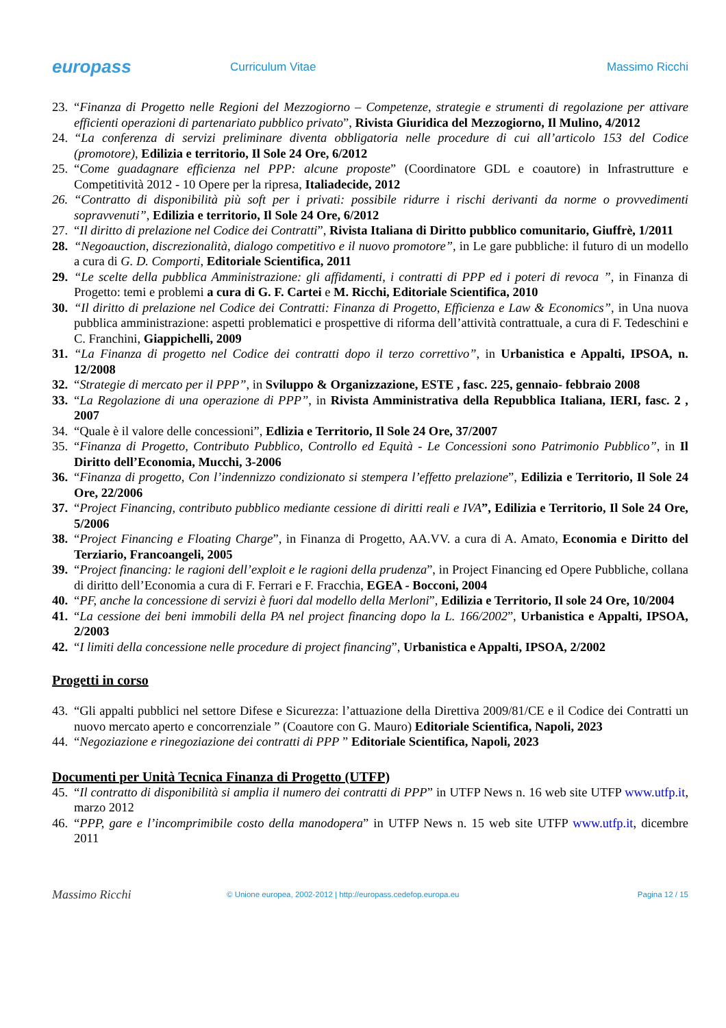europass
Curriculum Vitae Massimo Ricchi
23. “Finanza di Progetto nelle Regioni del Mezzogiorno – Competenze, strategie e strumenti di regolazione per attivare efficienti operazioni di partenariato pubblico privato”, Rivista Giuridica del Mezzogiorno, Il Mulino, 4/2012
24. “La conferenza di servizi preliminare diventa obbligatoria nelle procedure di cui all’articolo 153 del Codice (promotore), Edilizia e territorio, Il Sole 24 Ore, 6/2012
25. “Come guadagnare efficienza nel PPP: alcune proposte” (Coordinatore GDL e coautore) in Infrastrutture e Competitività 2012 - 10 Opere per la ripresa, Italiadecide, 2012
26. “Contratto di disponibilità più soft per i privati: possibile ridurre i rischi derivanti da norme o provvedimenti sopravvenuti”, Edilizia e territorio, Il Sole 24 Ore, 6/2012
27. “Il diritto di prelazione nel Codice dei Contratti”, Rivista Italiana di Diritto pubblico comunitario, Giuffrè, 1/2011
28. “Negoauction, discrezionalità, dialogo competitivo e il nuovo promotore”, in Le gare pubbliche: il futuro di un modello a cura di G. D. Comporti, Editoriale Scientifica, 2011
29. “Le scelte della pubblica Amministrazione: gli affidamenti, i contratti di PPP ed i poteri di revoca ”, in Finanza di Progetto: temi e problemi a cura di G. F. Cartei e M. Ricchi, Editoriale Scientifica, 2010
30. “Il diritto di prelazione nel Codice dei Contratti: Finanza di Progetto, Efficienza e Law & Economics”, in Una nuova pubblica amministrazione: aspetti problematici e prospettive di riforma dell’attività contrattuale, a cura di F. Tedeschini e C. Franchini, Giappichelli, 2009
31. “La Finanza di progetto nel Codice dei contratti dopo il terzo correttivo”, in Urbanistica e Appalti, IPSOA, n. 12/2008
32. “Strategie di mercato per il PPP”, in Sviluppo & Organizzazione, ESTE , fasc. 225, gennaio- febbraio 2008
33. “La Regolazione di una operazione di PPP”, in Rivista Amministrativa della Repubblica Italiana, IERI, fasc. 2 , 2007
34. “Quale è il valore delle concessioni”, Edlizia e Territorio, Il Sole 24 Ore, 37/2007
35. “Finanza di Progetto, Contributo Pubblico, Controllo ed Equità - Le Concessioni sono Patrimonio Pubblico”, in Il Diritto dell’Economia, Mucchi, 3-2006
36. “Finanza di progetto, Con l’indennizzo condizionato si stempera l’effetto prelazione”, Edilizia e Territorio, Il Sole 24 Ore, 22/2006
37. “Project Financing, contributo pubblico mediante cessione di diritti reali e IVA”, Edilizia e Territorio, Il Sole 24 Ore, 5/2006
38. “Project Financing e Floating Charge”, in Finanza di Progetto, AA.VV. a cura di A. Amato, Economia e Diritto del Terziario, Francoangeli, 2005
39. “Project financing: le ragioni dell’exploit e le ragioni della prudenza”, in Project Financing ed Opere Pubbliche, collana di diritto dell’Economia a cura di F. Ferrari e F. Fracchia, EGEA - Bocconi, 2004
40. “PF, anche la concessione di servizi è fuori dal modello della Merloni”, Edilizia e Territorio, Il sole 24 Ore, 10/2004
41. “La cessione dei beni immobili della PA nel project financing dopo la L. 166/2002”, Urbanistica e Appalti, IPSOA, 2/2003
42. “I limiti della concessione nelle procedure di project financing”, Urbanistica e Appalti, IPSOA, 2/2002
Progetti in corso
43. “Gli appalti pubblici nel settore Difese e Sicurezza: l’attuazione della Direttiva 2009/81/CE e il Codice dei Contratti un nuovo mercato aperto e concorrenziale ” (Coautore con G. Mauro) Editoriale Scientifica, Napoli, 2023
44. “Negoziazione e rinegoziazione dei contratti di PPP ” Editoriale Scientifica, Napoli, 2023
Documenti per Unità Tecnica Finanza di Progetto (UTFP)
45. “Il contratto di disponibilità si amplia il numero dei contratti di PPP” in UTFP News n. 16 web site UTFP www.utfp.it, marzo 2012
46. “PPP, gare e l’incomprimibile costo della manodopera” in UTFP News n. 15 web site UTFP www.utfp.it, dicembre 2011
Massimo Ricchi
© Unione europea, 2002-2012 | http://europass.cedefop.europa.eu
Pagina 12 / 15